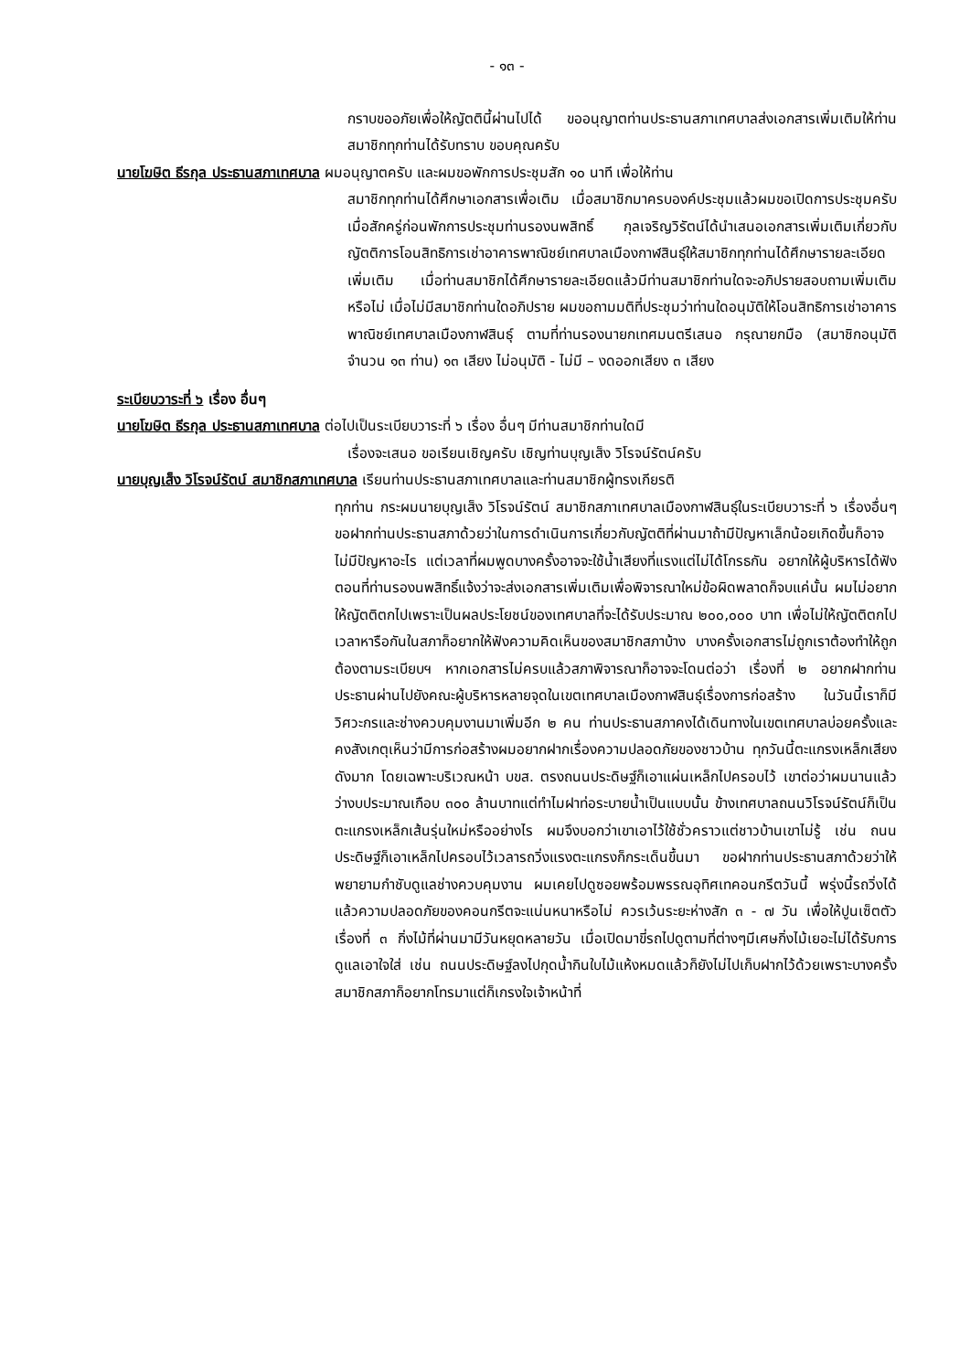- ๑๓ -
กราบขออภัยเพื่อให้ญัตตินี้ผ่านไปได้ ขออนุญาตท่านประธานสภาเทศบาลส่งเอกสารเพิ่มเติมให้ท่านสมาชิกทุกท่านได้รับทราบ ขอบคุณครับ
นายโฆษิต ธีรกุล ประธานสภาเทศบาล ผมอนุญาตครับ และผมขอพักการประชุมสัก ๑๐ นาที เพื่อให้ท่าน
สมาชิกทุกท่านได้ศึกษาเอกสารเพื่อเติม เมื่อสมาชิกมาครบองค์ประชุมแล้วผมขอเปิดการประชุมครับ เมื่อสักครู่ก่อนพักการประชุมท่านรองนพสิทธิ์ กุลเจริญวิรัตน์ได้นำเสนอเอกสารเพิ่มเติมเกี่ยวกับญัตติการโอนสิทธิการเช่าอาคารพาณิชย์เทศบาลเมืองกาฬสินธุ์ให้สมาชิกทุกท่านได้ศึกษารายละเอียดเพิ่มเติม เมื่อท่านสมาชิกได้ศึกษารายละเอียดแล้วมีท่านสมาชิกท่านใดจะอภิปรายสอบถามเพิ่มเติมหรือไม่ เมื่อไม่มีสมาชิกท่านใดอภิปราย ผมขอถามมติที่ประชุมว่าท่านใดอนุมัติให้โอนสิทธิการเช่าอาคารพาณิชย์เทศบาลเมืองกาฬสินธุ์ ตามที่ท่านรองนายกเทศมนตรีเสนอ กรุณายกมือ (สมาชิกอนุมัติจำนวน ๑๓ ท่าน) ๑๓ เสียง ไม่อนุมัติ - ไม่มี – งดออกเสียง ๓ เสียง
ระเบียบวาระที่ ๖ เรื่อง อื่นๆ
นายโฆษิต ธีรกุล ประธานสภาเทศบาล ต่อไปเป็นระเบียบวาระที่ ๖ เรื่อง อื่นๆ มีท่านสมาชิกท่านใดมี
เรื่องจะเสนอ ขอเรียนเชิญครับ เชิญท่านบุญเส็ง วิโรจน์รัตน์ครับ
นายบุญเส็ง วิโรจน์รัตน์ สมาชิกสภาเทศบาล เรียนท่านประธานสภาเทศบาลและท่านสมาชิกผู้ทรงเกียรติ
ทุกท่าน กระผมนายบุญเส็ง วิโรจน์รัตน์ สมาชิกสภาเทศบาลเมืองกาฬสินธุ์ในระเบียบวาระที่ ๖ เรื่องอื่นๆ ขอฝากท่านประธานสภาด้วยว่าในการดำเนินการเกี่ยวกับญัตติที่ผ่านมาถ้ามีปัญหาเล็กน้อยเกิดขึ้นก็อาจไม่มีปัญหาอะไร แต่เวลาที่ผมพูดบางครั้งอาจจะใช้น้ำเสียงที่แรงแต่ไม่ได้โกรธกัน อยากให้ผู้บริหารได้ฟังตอนที่ท่านรองนพสิทธิ์แจ้งว่าจะส่งเอกสารเพิ่มเติมเพื่อพิจารณาใหม่ข้อผิดพลาดก็จบแค่นั้น ผมไม่อยากให้ญัตติตกไปเพราะเป็นผลประโยชน์ของเทศบาลที่จะได้รับประมาณ ๒๐๐,๐๐๐ บาท เพื่อไม่ให้ญัตติตกไปเวลาหารือกันในสภาก็อยากให้ฟังความคิดเห็นของสมาชิกสภาบ้าง บางครั้งเอกสารไม่ถูกเราต้องทำให้ถูกต้องตามระเบียบฯ หากเอกสารไม่ครบแล้วสภาพิจารณาก็อาจจะโดนต่อว่า เรื่องที่ ๒ อยากฝากท่านประธานผ่านไปยังคณะผู้บริหารหลายจุดในเขตเทศบาลเมืองกาฬสินธุ์เรื่องการก่อสร้าง ในวันนี้เราก็มีวิศวะกรและช่างควบคุมงานมาเพิ่มอีก ๒ คน ท่านประธานสภาคงได้เดินทางในเขตเทศบาลบ่อยครั้งและคงสังเกตุเห็นว่ามีการก่อสร้างผมอยากฝากเรื่องความปลอดภัยของชาวบ้าน ทุกวันนี้ตะแกรงเหล็กเสียงดังมาก โดยเฉพาะบริเวณหน้า บขส. ตรงถนนประดิษฐ์ก็เอาแผ่นเหล็กไปครอบไว้ เขาต่อว่าผมนานแล้วว่างบประมาณเกือบ ๓๐๐ ล้านบาทแต่ทำไมฝาท่อระบายน้ำเป็นแบบนั้น ข้างเทศบาลถนนวิโรจน์รัตน์ก็เป็นตะแกรงเหล็กเส้นรุ่นใหม่หรืออย่างไร ผมจึงบอกว่าเขาเอาไว้ใช้ชั่วคราวแต่ชาวบ้านเขาไม่รู้ เช่น ถนนประดิษฐ์ก็เอาเหล็กไปครอบไว้เวลารถวิ่งแรงตะแกรงก็กระเด็นขึ้นมา ขอฝากท่านประธานสภาด้วยว่าให้พยายามกำชับดูแลช่างควบคุมงาน ผมเคยไปดูซอยพร้อมพรรณอุทิศเทคอนกรีตวันนี้ พรุ่งนี้รถวิ่งได้แล้วความปลอดภัยของคอนกรีตจะแน่นหนาหรือไม่ ควรเว้นระยะห่างสัก ๓ - ๗ วัน เพื่อให้ปูนเซ็ตตัว เรื่องที่ ๓ กิ่งไม้ที่ผ่านมามีวันหยุดหลายวัน เมื่อเปิดมาขี่รถไปดูตามที่ต่างๆมีเศษกิ่งไม้เยอะไม่ได้รับการดูแลเอาใจใส่ เช่น ถนนประดิษฐ์ลงไปกุดน้ำกินใบไม้แห้งหมดแล้วก็ยังไม่ไปเก็บฝากไว้ด้วยเพราะบางครั้งสมาชิกสภาก็อยากโทรมาแต่ก็เกรงใจเจ้าหน้าที่